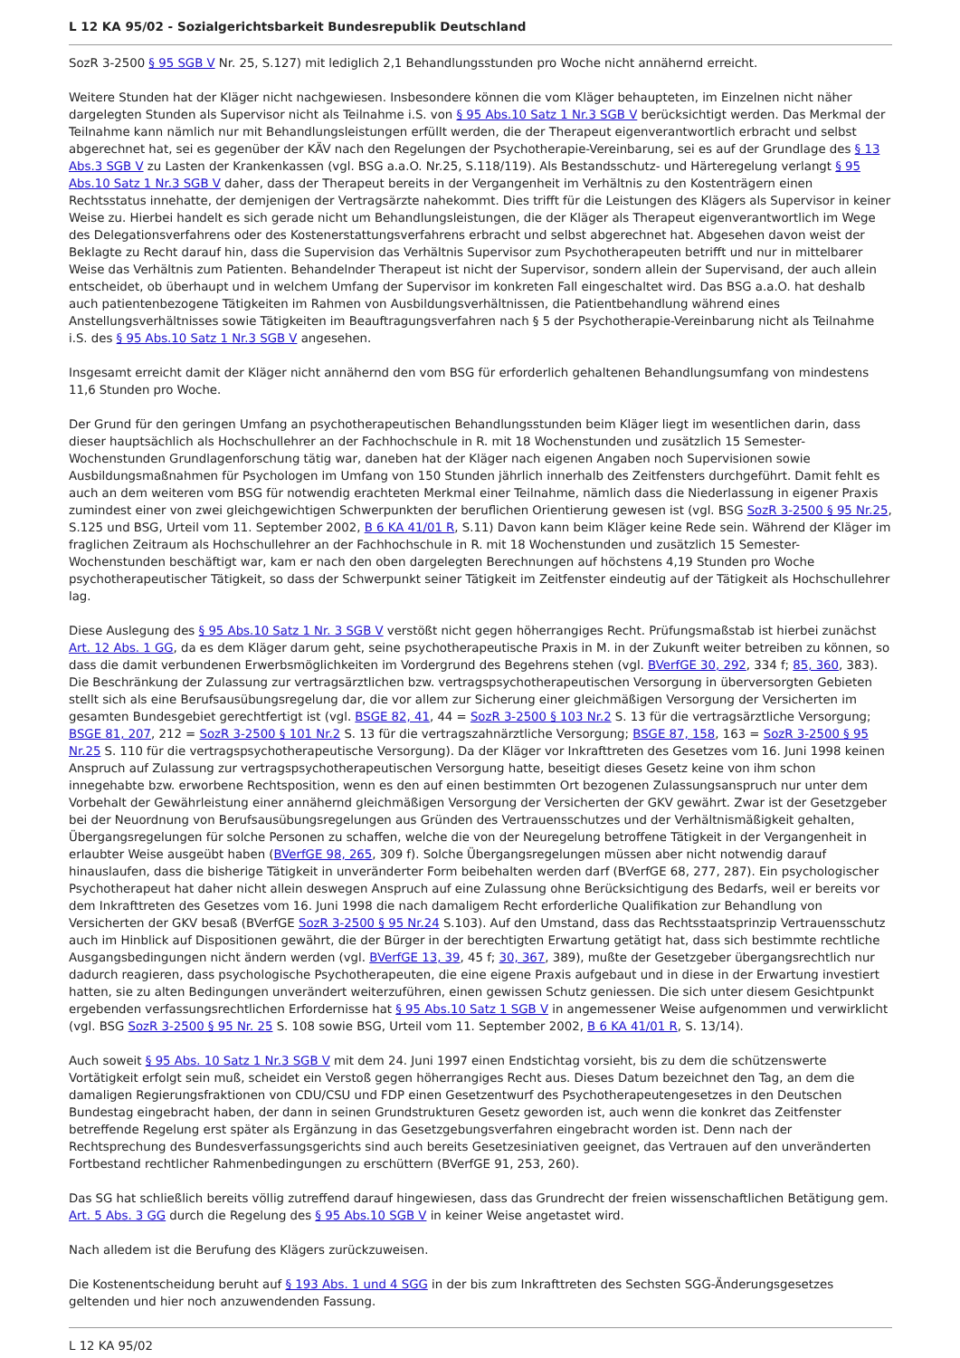L 12 KA 95/02 - Sozialgerichtsbarkeit Bundesrepublik Deutschland
SozR 3-2500 § 95 SGB V Nr. 25, S.127) mit lediglich 2,1 Behandlungsstunden pro Woche nicht annähernd erreicht.
Weitere Stunden hat der Kläger nicht nachgewiesen. Insbesondere können die vom Kläger behaupteten, im Einzelnen nicht näher dargelegten Stunden als Supervisor nicht als Teilnahme i.S. von § 95 Abs.10 Satz 1 Nr.3 SGB V berücksichtigt werden. Das Merkmal der Teilnahme kann nämlich nur mit Behandlungsleistungen erfüllt werden, die der Therapeut eigenverantwortlich erbracht und selbst abgerechnet hat, sei es gegenüber der KÄV nach den Regelungen der Psychotherapie-Vereinbarung, sei es auf der Grundlage des § 13 Abs.3 SGB V zu Lasten der Krankenkassen (vgl. BSG a.a.O. Nr.25, S.118/119). Als Bestandsschutz- und Härteregelung verlangt § 95 Abs.10 Satz 1 Nr.3 SGB V daher, dass der Therapeut bereits in der Vergangenheit im Verhältnis zu den Kostenträgern einen Rechtsstatus innehatte, der demjenigen der Vertragsärzte nahekommt. Dies trifft für die Leistungen des Klägers als Supervisor in keiner Weise zu. Hierbei handelt es sich gerade nicht um Behandlungsleistungen, die der Kläger als Therapeut eigenverantwortlich im Wege des Delegationsverfahrens oder des Kostenerstattungsverfahrens erbracht und selbst abgerechnet hat. Abgesehen davon weist der Beklagte zu Recht darauf hin, dass die Supervision das Verhältnis Supervisor zum Psychotherapeuten betrifft und nur in mittelbarer Weise das Verhältnis zum Patienten. Behandelnder Therapeut ist nicht der Supervisor, sondern allein der Supervisand, der auch allein entscheidet, ob überhaupt und in welchem Umfang der Supervisor im konkreten Fall eingeschaltet wird. Das BSG a.a.O. hat deshalb auch patientenbezogene Tätigkeiten im Rahmen von Ausbildungsverhältnissen, die Patientbehandlung während eines Anstellungsverhältnisses sowie Tätigkeiten im Beauftragungsverfahren nach § 5 der Psychotherapie-Vereinbarung nicht als Teilnahme i.S. des § 95 Abs.10 Satz 1 Nr.3 SGB V angesehen.
Insgesamt erreicht damit der Kläger nicht annähernd den vom BSG für erforderlich gehaltenen Behandlungsumfang von mindestens 11,6 Stunden pro Woche.
Der Grund für den geringen Umfang an psychotherapeutischen Behandlungsstunden beim Kläger liegt im wesentlichen darin, dass dieser hauptsächlich als Hochschullehrer an der Fachhochschule in R. mit 18 Wochenstunden und zusätzlich 15 Semester-Wochenstunden Grundlagenforschung tätig war, daneben hat der Kläger nach eigenen Angaben noch Supervisionen sowie Ausbildungsmaßnahmen für Psychologen im Umfang von 150 Stunden jährlich innerhalb des Zeitfensters durchgeführt. Damit fehlt es auch an dem weiteren vom BSG für notwendig erachteten Merkmal einer Teilnahme, nämlich dass die Niederlassung in eigener Praxis zumindest einer von zwei gleichgewichtigen Schwerpunkten der beruflichen Orientierung gewesen ist (vgl. BSG SozR 3-2500 § 95 Nr.25, S.125 und BSG, Urteil vom 11. September 2002, B 6 KA 41/01 R, S.11) Davon kann beim Kläger keine Rede sein. Während der Kläger im fraglichen Zeitraum als Hochschullehrer an der Fachhochschule in R. mit 18 Wochenstunden und zusätzlich 15 Semester-Wochenstunden beschäftigt war, kam er nach den oben dargelegten Berechnungen auf höchstens 4,19 Stunden pro Woche psychotherapeutischer Tätigkeit, so dass der Schwerpunkt seiner Tätigkeit im Zeitfenster eindeutig auf der Tätigkeit als Hochschullehrer lag.
Diese Auslegung des § 95 Abs.10 Satz 1 Nr. 3 SGB V verstößt nicht gegen höherrangiges Recht. Prüfungsmaßstab ist hierbei zunächst Art. 12 Abs. 1 GG, da es dem Kläger darum geht, seine psychotherapeutische Praxis in M. in der Zukunft weiter betreiben zu können, so dass die damit verbundenen Erwerbsmöglichkeiten im Vordergrund des Begehrens stehen (vgl. BVerfGE 30, 292, 334 f; 85, 360, 383). Die Beschränkung der Zulassung zur vertragsärztlichen bzw. vertragspsychotherapeutischen Versorgung in überversorgten Gebieten stellt sich als eine Berufsausübungsregelung dar, die vor allem zur Sicherung einer gleichmäßigen Versorgung der Versicherten im gesamten Bundesgebiet gerechtfertigt ist (vgl. BSGE 82, 41, 44 = SozR 3-2500 § 103 Nr.2 S. 13 für die vertragsärztliche Versorgung; BSGE 81, 207, 212 = SozR 3-2500 § 101 Nr.2 S. 13 für die vertragszahnärztliche Versorgung; BSGE 87, 158, 163 = SozR 3-2500 § 95 Nr.25 S. 110 für die vertragspsychotherapeutische Versorgung). Da der Kläger vor Inkrafttreten des Gesetzes vom 16. Juni 1998 keinen Anspruch auf Zulassung zur vertragspsychotherapeutischen Versorgung hatte, beseitigt dieses Gesetz keine von ihm schon innegehabte bzw. erworbene Rechtsposition, wenn es den auf einen bestimmten Ort bezogenen Zulassungsanspruch nur unter dem Vorbehalt der Gewährleistung einer annähernd gleichmäßigen Versorgung der Versicherten der GKV gewährt. Zwar ist der Gesetzgeber bei der Neuordnung von Berufsausübungsregelungen aus Gründen des Vertrauensschutzes und der Verhältnismäßigkeit gehalten, Übergangsregelungen für solche Personen zu schaffen, welche die von der Neuregelung betroffene Tätigkeit in der Vergangenheit in erlaubter Weise ausgeübt haben (BVerfGE 98, 265, 309 f). Solche Übergangsregelungen müssen aber nicht notwendig darauf hinauslaufen, dass die bisherige Tätigkeit in unveränderter Form beibehalten werden darf (BVerfGE 68, 277, 287). Ein psychologischer Psychotherapeut hat daher nicht allein deswegen Anspruch auf eine Zulassung ohne Berücksichtigung des Bedarfs, weil er bereits vor dem Inkrafttreten des Gesetzes vom 16. Juni 1998 die nach damaligem Recht erforderliche Qualifikation zur Behandlung von Versicherten der GKV besaß (BVerfGE SozR 3-2500 § 95 Nr.24 S.103). Auf den Umstand, dass das Rechtsstaatsprinzip Vertrauensschutz auch im Hinblick auf Dispositionen gewährt, die der Bürger in der berechtigten Erwartung getätigt hat, dass sich bestimmte rechtliche Ausgangsbedingungen nicht ändern werden (vgl. BVerfGE 13, 39, 45 f; 30, 367, 389), mußte der Gesetzgeber übergangsrechtlich nur dadurch reagieren, dass psychologische Psychotherapeuten, die eine eigene Praxis aufgebaut und in diese in der Erwartung investiert hatten, sie zu alten Bedingungen unverändert weiterzuführen, einen gewissen Schutz geniessen. Die sich unter diesem Gesichtpunkt ergebenden verfassungsrechtlichen Erfordernisse hat § 95 Abs.10 Satz 1 SGB V in angemessener Weise aufgenommen und verwirklicht (vgl. BSG SozR 3-2500 § 95 Nr. 25 S. 108 sowie BSG, Urteil vom 11. September 2002, B 6 KA 41/01 R, S. 13/14).
Auch soweit § 95 Abs. 10 Satz 1 Nr.3 SGB V mit dem 24. Juni 1997 einen Endstichtag vorsieht, bis zu dem die schützenswerte Vortätigkeit erfolgt sein muß, scheidet ein Verstoß gegen höherrangiges Recht aus. Dieses Datum bezeichnet den Tag, an dem die damaligen Regierungsfraktionen von CDU/CSU und FDP einen Gesetzentwurf des Psychotherapeutengesetzes in den Deutschen Bundestag eingebracht haben, der dann in seinen Grundstrukturen Gesetz geworden ist, auch wenn die konkret das Zeitfenster betreffende Regelung erst später als Ergänzung in das Gesetzgebungsverfahren eingebracht worden ist. Denn nach der Rechtsprechung des Bundesverfassungsgerichts sind auch bereits Gesetzesiniativen geeignet, das Vertrauen auf den unveränderten Fortbestand rechtlicher Rahmenbedingungen zu erschüttern (BVerfGE 91, 253, 260).
Das SG hat schließlich bereits völlig zutreffend darauf hingewiesen, dass das Grundrecht der freien wissenschaftlichen Betätigung gem. Art. 5 Abs. 3 GG durch die Regelung des § 95 Abs.10 SGB V in keiner Weise angetastet wird.
Nach alledem ist die Berufung des Klägers zurückzuweisen.
Die Kostenentscheidung beruht auf § 193 Abs. 1 und 4 SGG in der bis zum Inkrafttreten des Sechsten SGG-Änderungsgesetzes geltenden und hier noch anzuwendenden Fassung.
L 12 KA 95/02